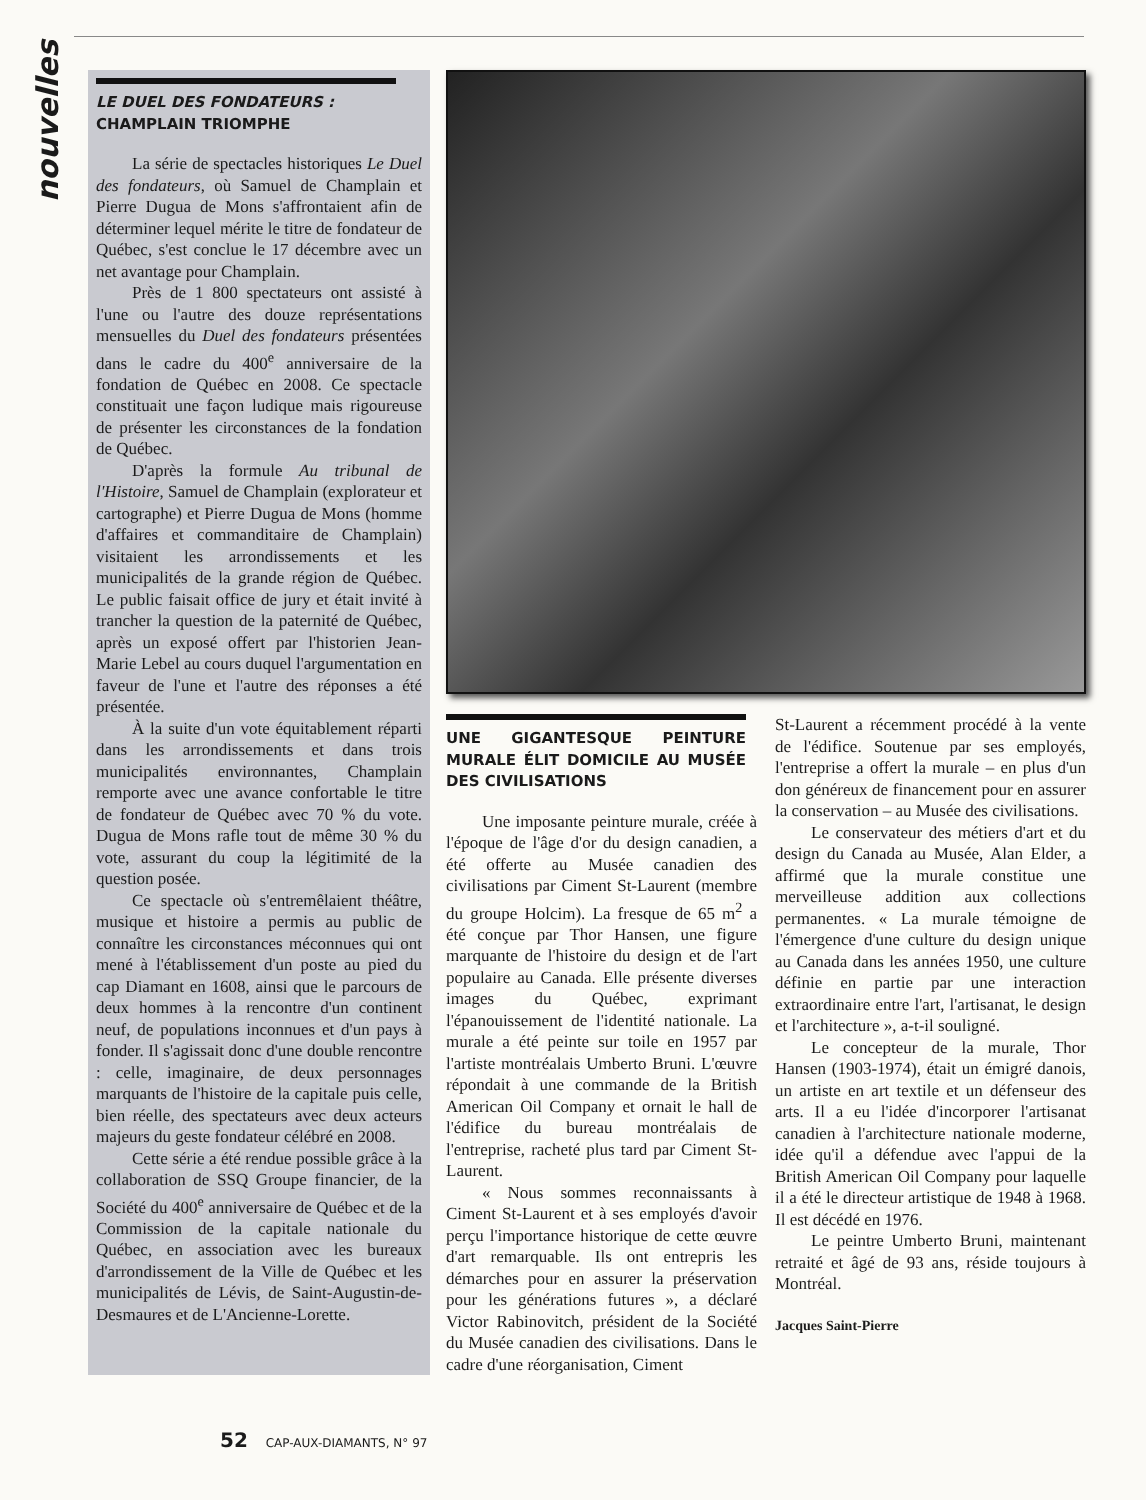nouvelles
LE DUEL DES FONDATEURS :
CHAMPLAIN TRIOMPHE
La série de spectacles historiques Le Duel des fondateurs, où Samuel de Champlain et Pierre Dugua de Mons s'affrontaient afin de déterminer lequel mérite le titre de fondateur de Québec, s'est conclue le 17 décembre avec un net avantage pour Champlain.
Près de 1 800 spectateurs ont assisté à l'une ou l'autre des douze représentations mensuelles du Duel des fondateurs présentées dans le cadre du 400<sup>e</sup> anniversaire de la fondation de Québec en 2008. Ce spectacle constituait une façon ludique mais rigoureuse de présenter les circonstances de la fondation de Québec.
D'après la formule Au tribunal de l'Histoire, Samuel de Champlain (explorateur et cartographe) et Pierre Dugua de Mons (homme d'affaires et commanditaire de Champlain) visitaient les arrondissements et les municipalités de la grande région de Québec. Le public faisait office de jury et était invité à trancher la question de la paternité de Québec, après un exposé offert par l'historien Jean-Marie Lebel au cours duquel l'argumentation en faveur de l'une et l'autre des réponses a été présentée.
À la suite d'un vote équitablement réparti dans les arrondissements et dans trois municipalités environnantes, Champlain remporte avec une avance confortable le titre de fondateur de Québec avec 70 % du vote. Dugua de Mons rafle tout de même 30 % du vote, assurant du coup la légitimité de la question posée.
Ce spectacle où s'entremêlaient théâtre, musique et histoire a permis au public de connaître les circonstances méconnues qui ont mené à l'établissement d'un poste au pied du cap Diamant en 1608, ainsi que le parcours de deux hommes à la rencontre d'un continent neuf, de populations inconnues et d'un pays à fonder. Il s'agissait donc d'une double rencontre : celle, imaginaire, de deux personnages marquants de l'histoire de la capitale puis celle, bien réelle, des spectateurs avec deux acteurs majeurs du geste fondateur célébré en 2008.
Cette série a été rendue possible grâce à la collaboration de SSQ Groupe financier, de la Société du 400<sup>e</sup> anniversaire de Québec et de la Commission de la capitale nationale du Québec, en association avec les bureaux d'arrondissement de la Ville de Québec et les municipalités de Lévis, de Saint-Augustin-de-Desmaures et de L'Ancienne-Lorette.
UNE GIGANTESQUE PEINTURE MURALE ÉLIT DOMICILE AU MUSÉE DES CIVILISATIONS
Une imposante peinture murale, créée à l'époque de l'âge d'or du design canadien, a été offerte au Musée canadien des civilisations par Ciment St-Laurent (membre du groupe Holcim). La fresque de 65 m<sup>2</sup> a été conçue par Thor Hansen, une figure marquante de l'histoire du design et de l'art populaire au Canada. Elle présente diverses images du Québec, exprimant l'épanouissement de l'identité nationale. La murale a été peinte sur toile en 1957 par l'artiste montréalais Umberto Bruni. L'œuvre répondait à une commande de la British American Oil Company et ornait le hall de l'édifice du bureau montréalais de l'entreprise, racheté plus tard par Ciment St-Laurent.
« Nous sommes reconnaissants à Ciment St-Laurent et à ses employés d'avoir perçu l'importance historique de cette œuvre d'art remarquable. Ils ont entrepris les démarches pour en assurer la préservation pour les générations futures », a déclaré Victor Rabinovitch, président de la Société du Musée canadien des civilisations. Dans le cadre d'une réorganisation, Ciment
St-Laurent a récemment procédé à la vente de l'édifice. Soutenue par ses employés, l'entreprise a offert la murale – en plus d'un don généreux de financement pour en assurer la conservation – au Musée des civilisations.
Le conservateur des métiers d'art et du design du Canada au Musée, Alan Elder, a affirmé que la murale constitue une merveilleuse addition aux collections permanentes. « La murale témoigne de l'émergence d'une culture du design unique au Canada dans les années 1950, une culture définie en partie par une interaction extraordinaire entre l'art, l'artisanat, le design et l'architecture », a-t-il souligné.
Le concepteur de la murale, Thor Hansen (1903-1974), était un émigré danois, un artiste en art textile et un défenseur des arts. Il a eu l'idée d'incorporer l'artisanat canadien à l'architecture nationale moderne, idée qu'il a défendue avec l'appui de la British American Oil Company pour laquelle il a été le directeur artistique de 1948 à 1968. Il est décédé en 1976.
Le peintre Umberto Bruni, maintenant retraité et âgé de 93 ans, réside toujours à Montréal.
Jacques Saint-Pierre
52 CAP-AUX-DIAMANTS, N° 97